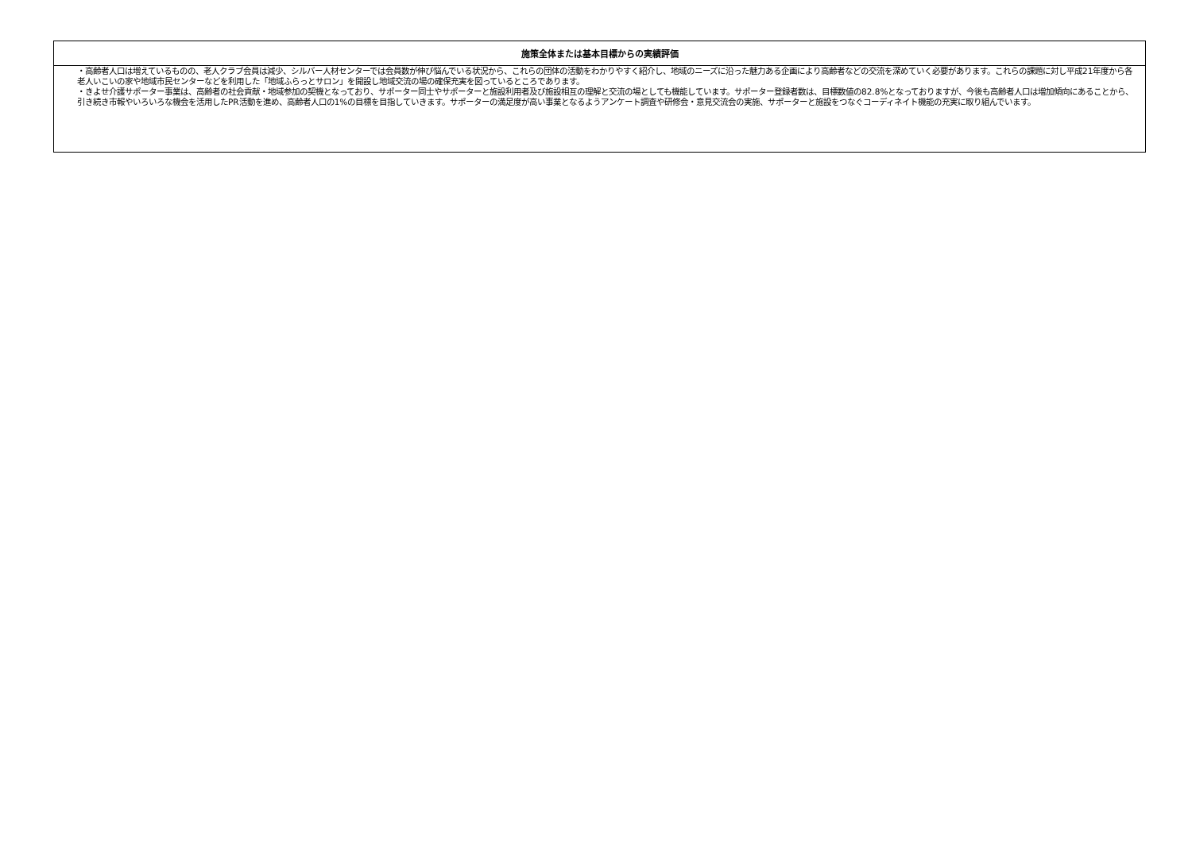| 施策全体または基本目標からの実績評価 |
| --- |
| ・高齢者人口は増えているものの、老人クラブ会員は減少、シルバー人材センターでは会員数が伸び悩んでいる状況から、これらの団体の活動をわかりやすく紹介し、地域のニーズに沿った魅力ある企画により高齢者などの交流を深めていく必要があります。これらの課題に対し平成21年度から各老人いこいの家や地域市民センターなどを利用した「地域ふらっとサロン」を開設し地域交流の場の確保充実を図っているところであります。 ・きよせ介護サポーター事業は、高齢者の社会貢献・地域参加の契機となっており、サポーター同士やサポーターと施設利用者及び施設相互の理解と交流の場としても機能しています。サポーター登録者数は、目標数値の82.8%となっておりますが、今後も高齢者人口は増加傾向にあることから、引き続き市報やいろいろな機会を活用したPR活動を進め、高齢者人口の1%の目標を目指していきます。サポーターの満足度が高い事業となるようアンケート調査や研修会・意見交流会の実施、サポーターと施設をつなぐコーディネイト機能の充実に取り組んでいます。 |